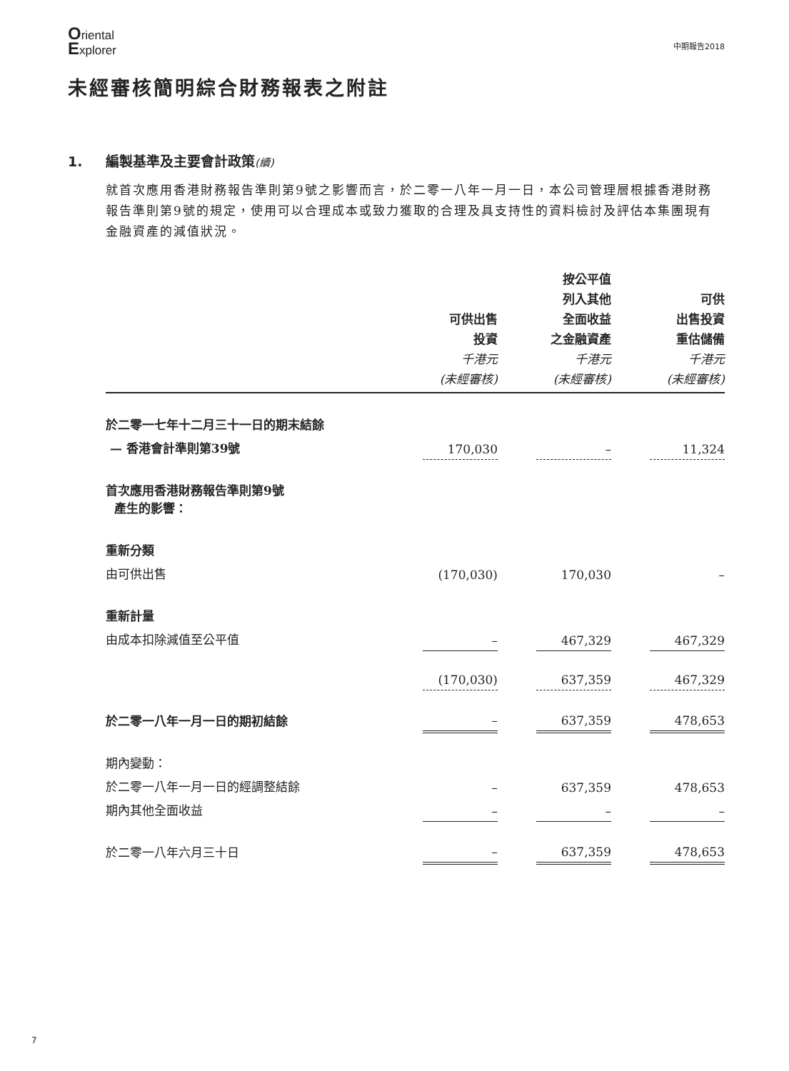Oriental
Explorer
中期報告2018
未經審核簡明綜合財務報表之附註
1. 編製基準及主要會計政策(續)
就首次應用香港財務報告準則第9號之影響而言，於二零一八年一月一日，本公司管理層根據香港財務報告準則第9號的規定，使用可以合理成本或致力獲取的合理及具支持性的資料檢討及評估本集團現有金融資產的減值狀況。
| | 可供出售 投資 千港元 (未經審核) | | 按公平值 列入其他 全面收益 之金融資產 千港元 (未經審核) | | 可供 出售投資 重估儲備 千港元 (未經審核) |
| --- | --- | --- | --- | --- | --- |
| 於二零一七年十二月三十一日的期末結餘 | | | | | |
| — 香港會計準則第39號 | 170,030 | | – | | 11,324 |
| 首次應用香港財務報告準則第9號 產生的影響： | | | | | |
| 重新分類 | | | | | |
| 由可供出售 | (170,030) | | 170,030 | | – |
| 重新計量 | | | | | |
| 由成本扣除減值至公平值 | – | | 467,329 | | 467,329 |
| | (170,030) | | 637,359 | | 467,329 |
| 於二零一八年一月一日的期初結餘 | – | | 637,359 | | 478,653 |
| 期內變動： | | | | | |
| 於二零一八年一月一日的經調整結餘 | – | | 637,359 | | 478,653 |
| 期內其他全面收益 | – | | – | | – |
| 於二零一八年六月三十日 | – | | 637,359 | | 478,653 |
7